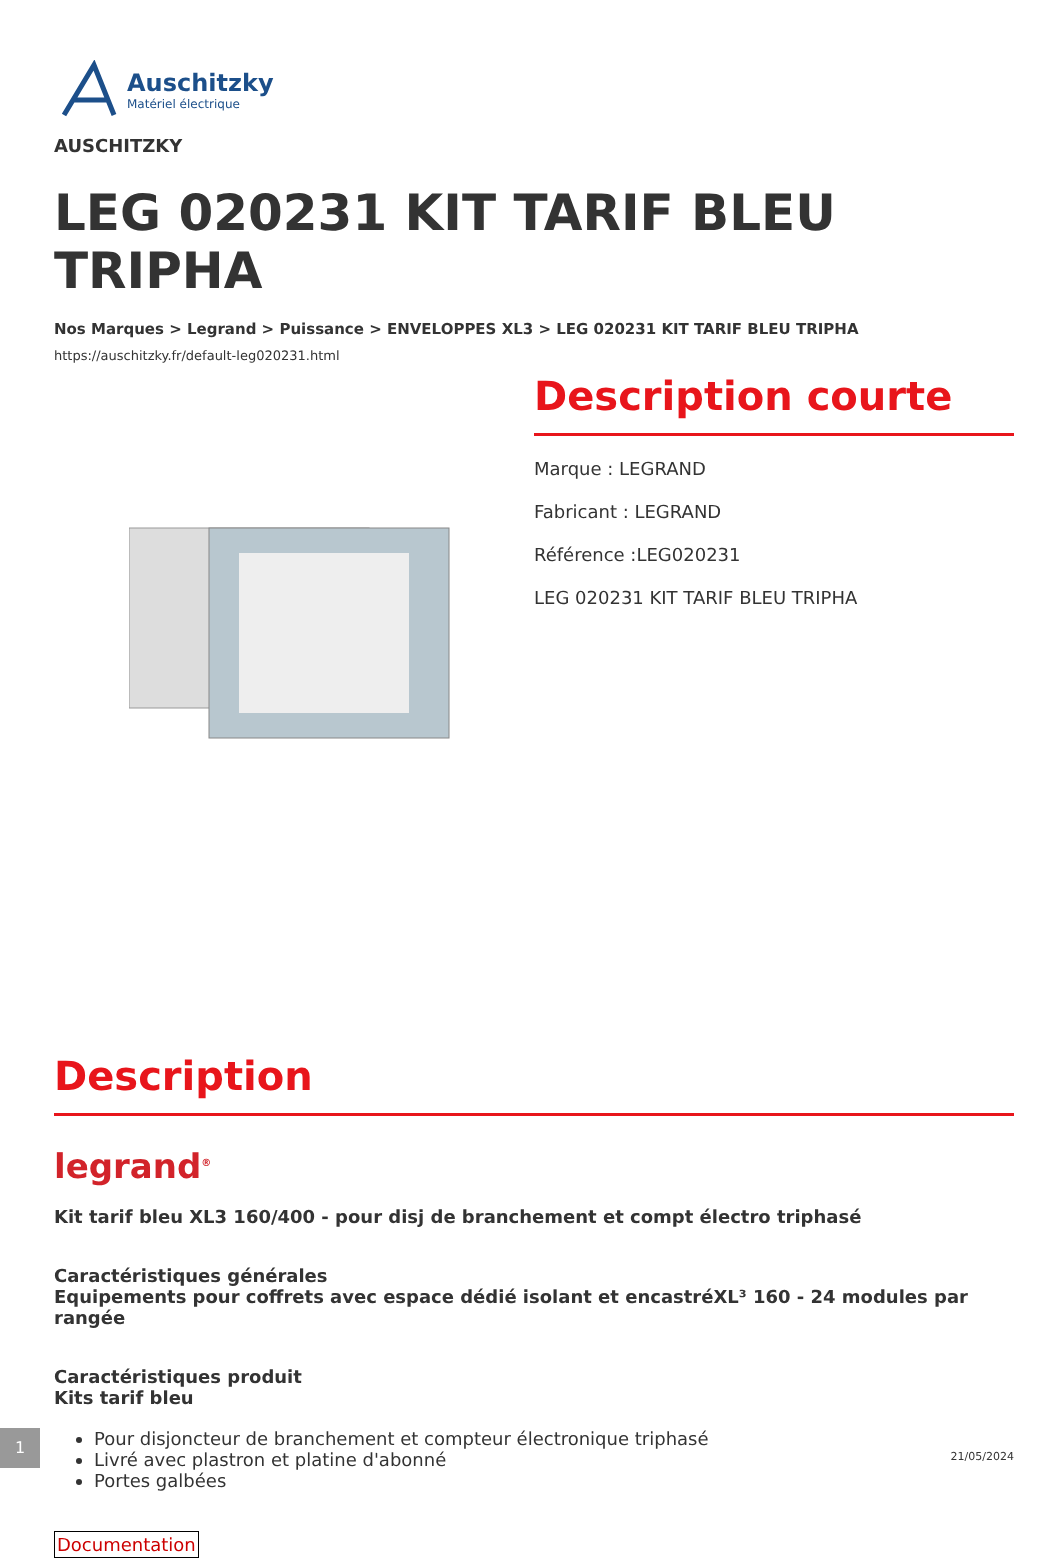Auschitzky
Matériel électrique
AUSCHITZKY
LEG 020231 KIT TARIF BLEU TRIPHA
Nos Marques > Legrand > Puissance > ENVELOPPES XL3 > LEG 020231 KIT TARIF BLEU TRIPHA
https://auschitzky.fr/default-leg020231.html
Description courte
Marque : LEGRAND
Fabricant : LEGRAND
Référence :LEG020231
LEG 020231 KIT TARIF BLEU TRIPHA
Description
legrand<sup>®</sup>
Kit tarif bleu XL3 160/400 - pour disj de branchement et compt électro triphasé
Caractéristiques générales
Equipements pour coffrets avec espace dédié isolant et encastréXL³ 160 - 24 modules par rangée
Caractéristiques produit
Kits tarif bleu
Pour disjoncteur de branchement et compteur électronique triphasé
Livré avec plastron et platine d'abonné
Portes galbées
Documentation
1
21/05/2024